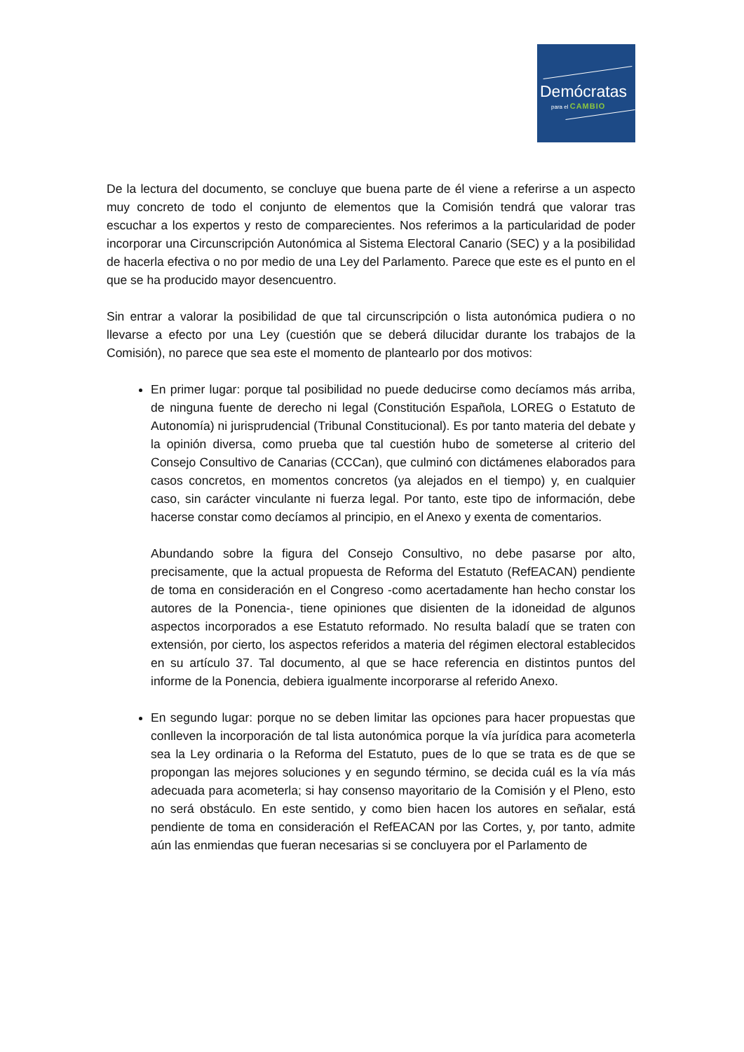Demócratas
para el CAMBIO
De la lectura del documento, se concluye que buena parte de él viene a referirse a un aspecto muy concreto de todo el conjunto de elementos que la Comisión tendrá que valorar tras escuchar a los expertos y resto de comparecientes. Nos referimos a la particularidad de poder incorporar una Circunscripción Autonómica al Sistema Electoral Canario (SEC) y a la posibilidad de hacerla efectiva o no por medio de una Ley del Parlamento. Parece que este es el punto en el que se ha producido mayor desencuentro.
Sin entrar a valorar la posibilidad de que tal circunscripción o lista autonómica pudiera o no llevarse a efecto por una Ley (cuestión que se deberá dilucidar durante los trabajos de la Comisión), no parece que sea este el momento de plantearlo por dos motivos:
En primer lugar: porque tal posibilidad no puede deducirse como decíamos más arriba, de ninguna fuente de derecho ni legal (Constitución Española, LOREG o Estatuto de Autonomía) ni jurisprudencial (Tribunal Constitucional). Es por tanto materia del debate y la opinión diversa, como prueba que tal cuestión hubo de someterse al criterio del Consejo Consultivo de Canarias (CCCan), que culminó con dictámenes elaborados para casos concretos, en momentos concretos (ya alejados en el tiempo) y, en cualquier caso, sin carácter vinculante ni fuerza legal. Por tanto, este tipo de información, debe hacerse constar como decíamos al principio, en el Anexo y exenta de comentarios.
Abundando sobre la figura del Consejo Consultivo, no debe pasarse por alto, precisamente, que la actual propuesta de Reforma del Estatuto (RefEACAN) pendiente de toma en consideración en el Congreso -como acertadamente han hecho constar los autores de la Ponencia-, tiene opiniones que disienten de la idoneidad de algunos aspectos incorporados a ese Estatuto reformado. No resulta baladí que se traten con extensión, por cierto, los aspectos referidos a materia del régimen electoral establecidos en su artículo 37. Tal documento, al que se hace referencia en distintos puntos del informe de la Ponencia, debiera igualmente incorporarse al referido Anexo.
En segundo lugar: porque no se deben limitar las opciones para hacer propuestas que conlleven la incorporación de tal lista autonómica porque la vía jurídica para acometerla sea la Ley ordinaria o la Reforma del Estatuto, pues de lo que se trata es de que se propongan las mejores soluciones y en segundo término, se decida cuál es la vía más adecuada para acometerla; si hay consenso mayoritario de la Comisión y el Pleno, esto no será obstáculo. En este sentido, y como bien hacen los autores en señalar, está pendiente de toma en consideración el RefEACAN por las Cortes, y, por tanto, admite aún las enmiendas que fueran necesarias si se concluyera por el Parlamento de